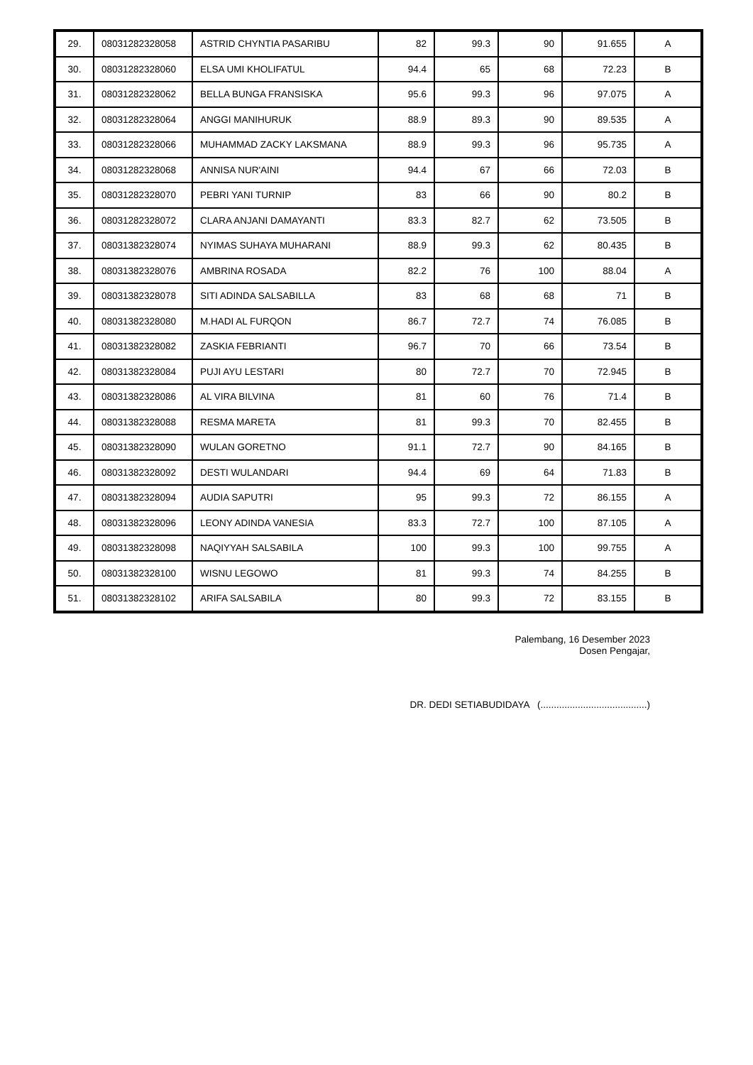| 29. | 08031282328058 | ASTRID CHYNTIA PASARIBU | 82 | 99.3 | 90 | 91.655 | A |
| 30. | 08031282328060 | ELSA UMI KHOLIFATUL | 94.4 | 65 | 68 | 72.23 | B |
| 31. | 08031282328062 | BELLA BUNGA FRANSISKA | 95.6 | 99.3 | 96 | 97.075 | A |
| 32. | 08031282328064 | ANGGI MANIHURUK | 88.9 | 89.3 | 90 | 89.535 | A |
| 33. | 08031282328066 | MUHAMMAD ZACKY LAKSMANA | 88.9 | 99.3 | 96 | 95.735 | A |
| 34. | 08031282328068 | ANNISA NUR'AINI | 94.4 | 67 | 66 | 72.03 | B |
| 35. | 08031282328070 | PEBRI YANI TURNIP | 83 | 66 | 90 | 80.2 | B |
| 36. | 08031282328072 | CLARA ANJANI DAMAYANTI | 83.3 | 82.7 | 62 | 73.505 | B |
| 37. | 08031382328074 | NYIMAS SUHAYA MUHARANI | 88.9 | 99.3 | 62 | 80.435 | B |
| 38. | 08031382328076 | AMBRINA ROSADA | 82.2 | 76 | 100 | 88.04 | A |
| 39. | 08031382328078 | SITI ADINDA SALSABILLA | 83 | 68 | 68 | 71 | B |
| 40. | 08031382328080 | M.HADI AL FURQON | 86.7 | 72.7 | 74 | 76.085 | B |
| 41. | 08031382328082 | ZASKIA FEBRIANTI | 96.7 | 70 | 66 | 73.54 | B |
| 42. | 08031382328084 | PUJI AYU LESTARI | 80 | 72.7 | 70 | 72.945 | B |
| 43. | 08031382328086 | AL VIRA BILVINA | 81 | 60 | 76 | 71.4 | B |
| 44. | 08031382328088 | RESMA MARETA | 81 | 99.3 | 70 | 82.455 | B |
| 45. | 08031382328090 | WULAN GORETNO | 91.1 | 72.7 | 90 | 84.165 | B |
| 46. | 08031382328092 | DESTI WULANDARI | 94.4 | 69 | 64 | 71.83 | B |
| 47. | 08031382328094 | AUDIA SAPUTRI | 95 | 99.3 | 72 | 86.155 | A |
| 48. | 08031382328096 | LEONY ADINDA VANESIA | 83.3 | 72.7 | 100 | 87.105 | A |
| 49. | 08031382328098 | NAQIYYAH SALSABILA | 100 | 99.3 | 100 | 99.755 | A |
| 50. | 08031382328100 | WISNU LEGOWO | 81 | 99.3 | 74 | 84.255 | B |
| 51. | 08031382328102 | ARIFA SALSABILA | 80 | 99.3 | 72 | 83.155 | B |
Palembang, 16 Desember 2023
Dosen Pengajar,
DR. DEDI SETIABUDIDAYA (........................................)